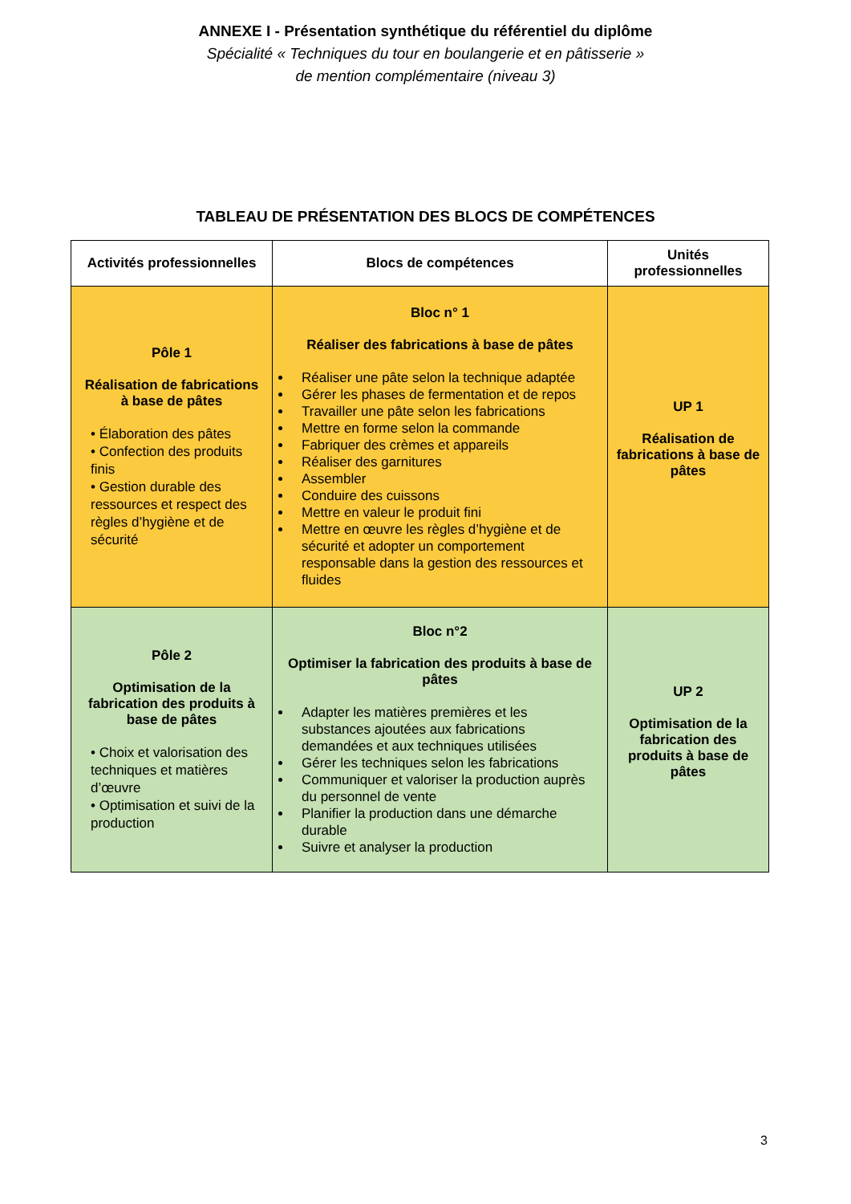ANNEXE I - Présentation synthétique du référentiel du diplôme
Spécialité « Techniques du tour en boulangerie et en pâtisserie »
de mention complémentaire (niveau 3)
TABLEAU DE PRÉSENTATION DES BLOCS DE COMPÉTENCES
| Activités professionnelles | Blocs de compétences | Unités professionnelles |
| --- | --- | --- |
| Pôle 1 Réalisation de fabrications à base de pâtes • Élaboration des pâtes • Confection des produits finis • Gestion durable des ressources et respect des règles d’hygiène et de sécurité | Bloc n° 1 Réaliser des fabrications à base de pâtes Réaliser une pâte selon la technique adaptée Gérer les phases de fermentation et de repos Travailler une pâte selon les fabrications Mettre en forme selon la commande Fabriquer des crèmes et appareils Réaliser des garnitures Assembler Conduire des cuissons Mettre en valeur le produit fini Mettre en œuvre les règles d’hygiène et de sécurité et adopter un comportement responsable dans la gestion des ressources et fluides | UP 1 Réalisation de fabrications à base de pâtes |
| Pôle 2 Optimisation de la fabrication des produits à base de pâtes • Choix et valorisation des techniques et matières d’œuvre • Optimisation et suivi de la production | Bloc n°2 Optimiser la fabrication des produits à base de pâtes Adapter les matières premières et les substances ajoutées aux fabrications demandées et aux techniques utilisées Gérer les techniques selon les fabrications Communiquer et valoriser la production auprès du personnel de vente Planifier la production dans une démarche durable Suivre et analyser la production | UP 2 Optimisation de la fabrication des produits à base de pâtes |
3